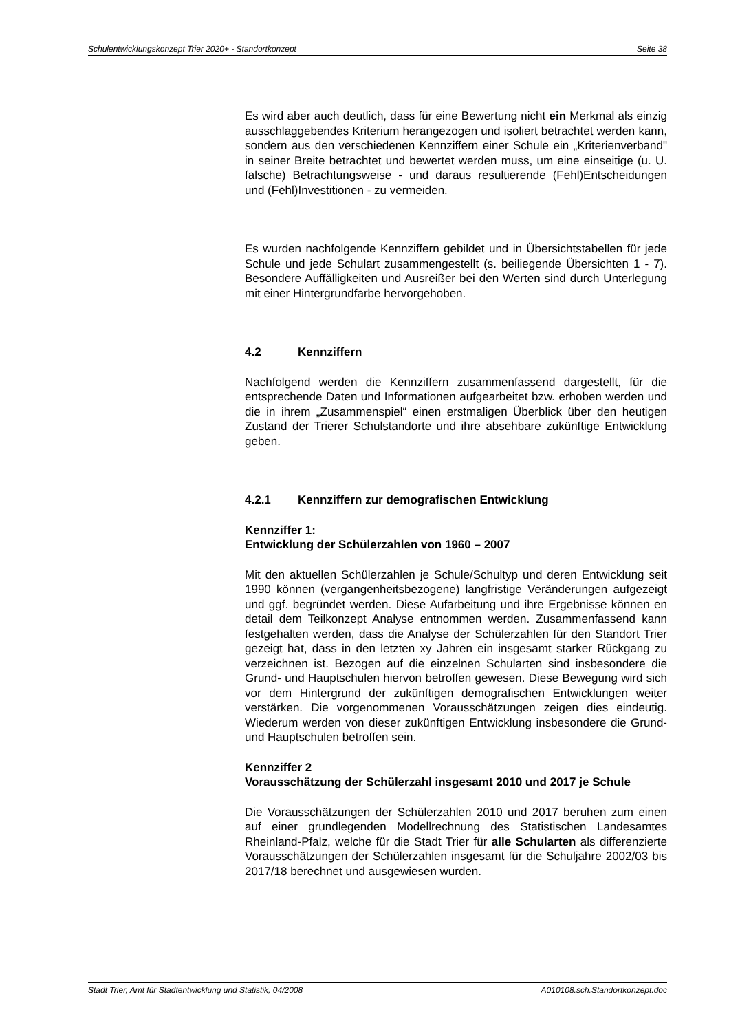Schulentwicklungskonzept Trier 2020+ - Standortkonzept Seite 38
Es wird aber auch deutlich, dass für eine Bewertung nicht ein Merkmal als einzig ausschlaggebendes Kriterium herangezogen und isoliert betrachtet werden kann, sondern aus den verschiedenen Kennziffern einer Schule ein „Kriterienverband" in seiner Breite betrachtet und bewertet werden muss, um eine einseitige (u. U. falsche) Betrachtungsweise - und daraus resultierende (Fehl)Entscheidungen und (Fehl)Investitionen - zu vermeiden.
Es wurden nachfolgende Kennziffern gebildet und in Übersichtstabellen für jede Schule und jede Schulart zusammengestellt (s. beiliegende Übersichten 1 - 7). Besondere Auffälligkeiten und Ausreißer bei den Werten sind durch Unterlegung mit einer Hintergrundfarbe hervorgehoben.
4.2 Kennziffern
Nachfolgend werden die Kennziffern zusammenfassend dargestellt, für die entsprechende Daten und Informationen aufgearbeitet bzw. erhoben werden und die in ihrem „Zusammenspiel“ einen erstmaligen Überblick über den heutigen Zustand der Trierer Schulstandorte und ihre absehbare zukünftige Entwicklung geben.
4.2.1 Kennziffern zur demografischen Entwicklung
Kennziffer 1:
Entwicklung der Schülerzahlen von 1960 – 2007
Mit den aktuellen Schülerzahlen je Schule/Schultyp und deren Entwicklung seit 1990 können (vergangenheitsbezogene) langfristige Veränderungen aufgezeigt und ggf. begründet werden. Diese Aufarbeitung und ihre Ergebnisse können en detail dem Teilkonzept Analyse entnommen werden. Zusammenfassend kann festgehalten werden, dass die Analyse der Schülerzahlen für den Standort Trier gezeigt hat, dass in den letzten xy Jahren ein insgesamt starker Rückgang zu verzeichnen ist. Bezogen auf die einzelnen Schularten sind insbesondere die Grund- und Hauptschulen hiervon betroffen gewesen. Diese Bewegung wird sich vor dem Hintergrund der zukünftigen demografischen Entwicklungen weiter verstärken. Die vorgenommenen Vorausschätzungen zeigen dies eindeutig. Wiederum werden von dieser zukünftigen Entwicklung insbesondere die Grund- und Hauptschulen betroffen sein.
Kennziffer 2
Vorausschätzung der Schülerzahl insgesamt 2010 und 2017 je Schule
Die Vorausschätzungen der Schülerzahlen 2010 und 2017 beruhen zum einen auf einer grundlegenden Modellrechnung des Statistischen Landesamtes Rheinland-Pfalz, welche für die Stadt Trier für alle Schularten als differenzierte Vorausschätzungen der Schülerzahlen insgesamt für die Schuljahre 2002/03 bis 2017/18 berechnet und ausgewiesen wurden.
Stadt Trier, Amt für Stadtentwicklung und Statistik, 04/2008 A010108.sch.Standortkonzept.doc